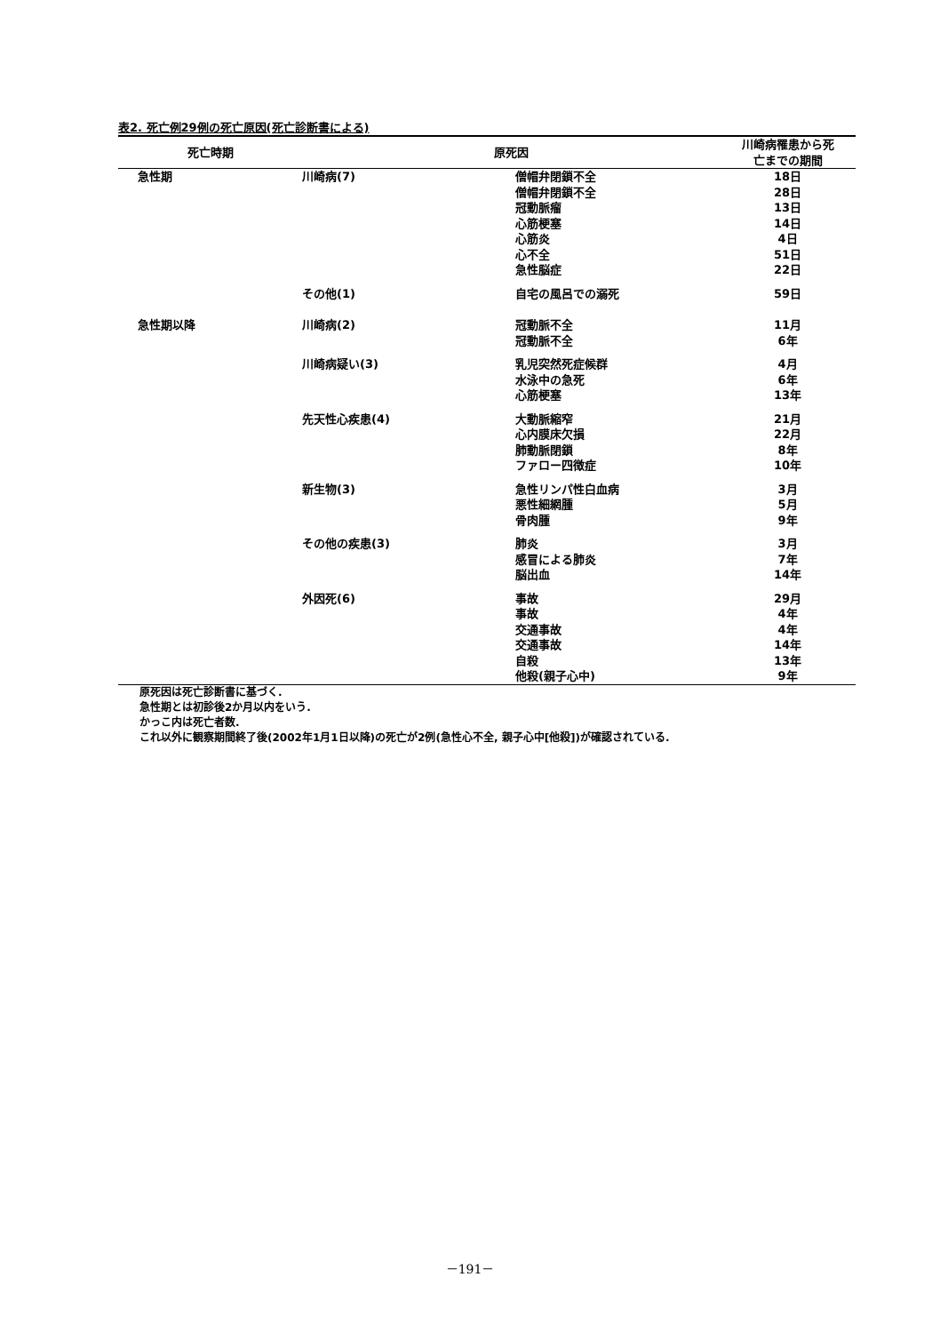表2. 死亡例29例の死亡原因(死亡診断書による)
| 死亡時期 | 原死因 | | 川崎病罹患から死 亡までの期間 |
| --- | --- | --- | --- |
| 急性期 | 川崎病(7) | 僧帽弁閉鎖不全 僧帽弁閉鎖不全 冠動脈瘤 心筋梗塞 心筋炎 心不全 急性脳症 | 18日 28日 13日 14日 4日 51日 22日 |
| | その他(1) | 自宅の風呂での溺死 | 59日 |
| 急性期以降 | 川崎病(2) | 冠動脈不全 冠動脈不全 | 11月 6年 |
| | 川崎病疑い(3) | 乳児突然死症候群 水泳中の急死 心筋梗塞 | 4月 6年 13年 |
| | 先天性心疾患(4) | 大動脈縮窄 心内膜床欠損 肺動脈閉鎖 ファロー四徴症 | 21月 22月 8年 10年 |
| | 新生物(3) | 急性リンパ性白血病 悪性細網腫 骨肉腫 | 3月 5月 9年 |
| | その他の疾患(3) | 肺炎 感冒による肺炎 脳出血 | 3月 7年 14年 |
| | 外因死(6) | 事故 事故 交通事故 交通事故 自殺 他殺(親子心中) | 29月 4年 4年 14年 13年 9年 |
原死因は死亡診断書に基づく.
急性期とは初診後2か月以内をいう.
かっこ内は死亡者数.
これ以外に観察期間終了後(2002年1月1日以降)の死亡が2例(急性心不全, 親子心中[他殺])が確認されている.
－191－